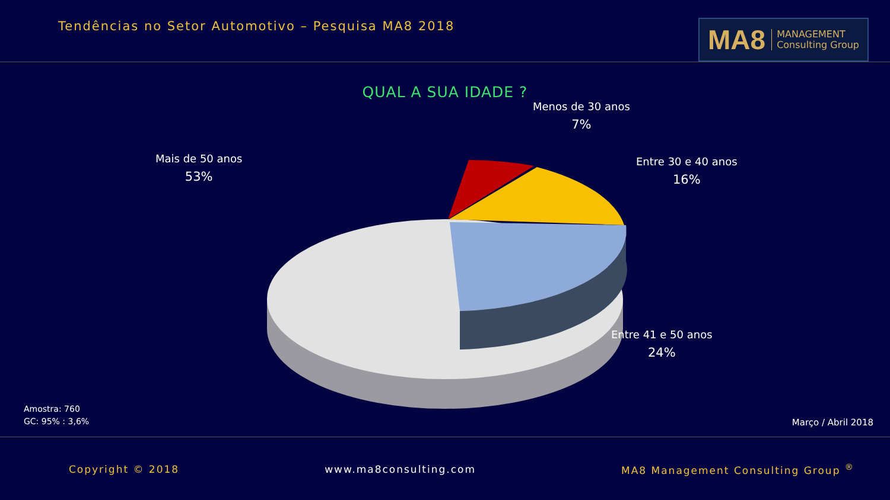Tendências no Setor Automotivo – Pesquisa MA8 2018
MA8 MANAGEMENT
Consulting Group
QUAL A SUA IDADE ?
Menos de 30 anos
7%
Entre 30 e 40 anos
16%
Mais de 50 anos
53%
Entre 41 e 50 anos
24%
Amostra: 760
GC: 95% : 3,6%
Março / Abril 2018
Copyright © 2018 www.ma8consulting.com MA8 Management Consulting Group <sup>®</sup>